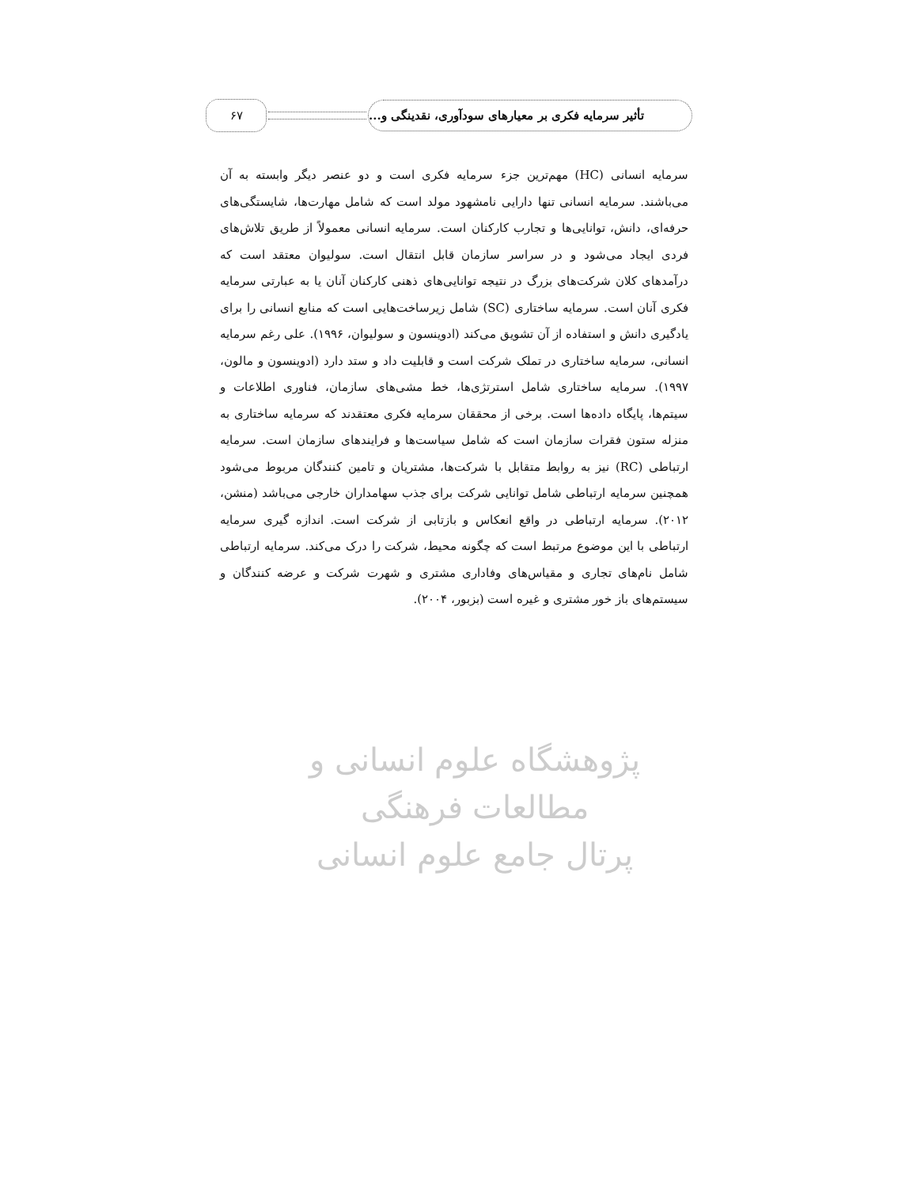تأثیر سرمایه فکری بر معیارهای سودآوری، نقدینگی و...
۶۷
سرمایه انسانی (HC) مهم‌ترین جزء سرمایه فکری است و دو عنصر دیگر وابسته به آن می‌باشند. سرمایه انسانی تنها دارایی نامشهود مولد است که شامل مهارت‌ها، شایستگی‌های حرفه‌ای، دانش، توانایی‌ها و تجارب کارکنان است. سرمایه انسانی معمولاً از طریق تلاش‌های فردی ایجاد می‌شود و در سراسر سازمان قابل انتقال است. سولیوان معتقد است که درآمدهای کلان شرکت‌های بزرگ در نتیجه توانایی‌های ذهنی کارکنان آنان یا به عبارتی سرمایه فکری آنان است. سرمایه ساختاری (SC) شامل زیرساخت‌هایی است که منابع انسانی را برای یادگیری دانش و استفاده از آن تشویق می‌کند (ادوینسون و سولیوان، ۱۹۹۶). علی رغم سرمایه انسانی، سرمایه ساختاری در تملک شرکت است و قابلیت داد و ستد دارد (ادوینسون و مالون، ۱۹۹۷). سرمایه ساختاری شامل استرتژی‌ها، خط مشی‌های سازمان، فناوری اطلاعات و سیتم‌ها، پایگاه داده‌ها است. برخی از محققان سرمایه فکری معتقدند که سرمایه ساختاری به منزله ستون فقرات سازمان است که شامل سیاست‌ها و فرایندهای سازمان است. سرمایه ارتباطی (RC) نیز به روابط متقابل با شرکت‌ها، مشتریان و تامین کنندگان مربوط می‌شود همچنین سرمایه ارتباطی شامل توانایی شرکت برای جذب سهامداران خارجی می‌باشد (منشن، ۲۰۱۲). سرمایه ارتباطی در واقع انعکاس و بازتابی از شرکت است. اندازه گیری سرمایه ارتباطی با این موضوع مرتبط است که چگونه محیط، شرکت را درک می‌کند. سرمایه ارتباطی شامل نام‌های تجاری و مقیاس‌های وفاداری مشتری و شهرت شرکت و عرضه کنندگان و سیستم‌های باز خور مشتری و غیره است (بزبور، ۲۰۰۴).
پژوهشگاه علوم انسانی و مطالعات فرهنگی
پرتال جامع علوم انسانی